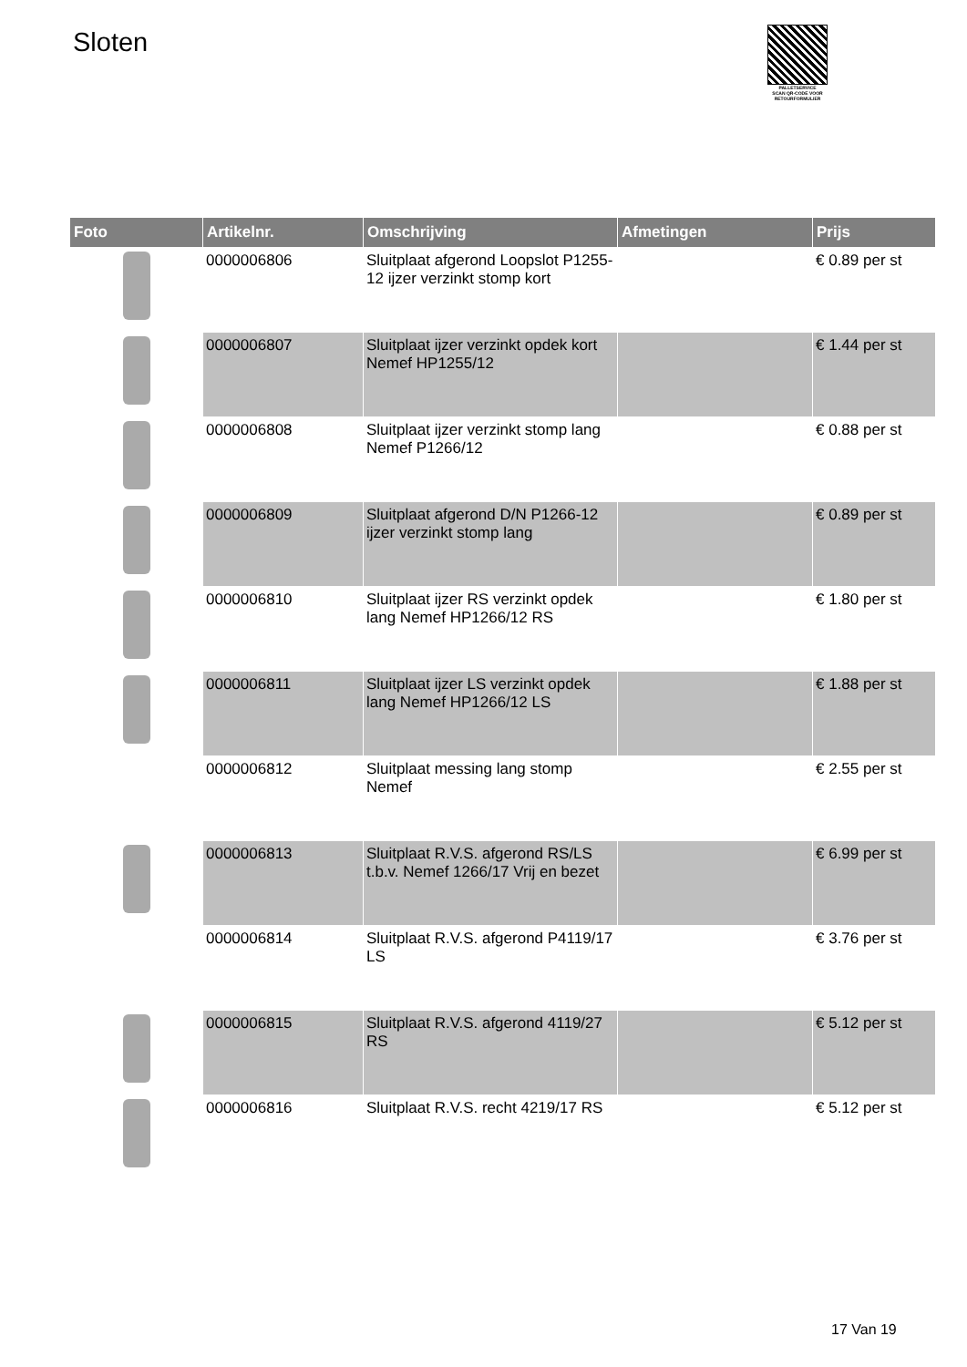Sloten
PALLETSERVICE
SCAN QR-CODE VOOR RETOURFORMULIER
| Foto | Artikelnr. | Omschrijving | Afmetingen | Prijs |
| --- | --- | --- | --- | --- |
| | 0000006806 | Sluitplaat afgerond Loopslot P1255-12 ijzer verzinkt stomp kort | | € 0.89 per st |
| | 0000006807 | Sluitplaat ijzer verzinkt opdek kort Nemef HP1255/12 | | € 1.44 per st |
| | 0000006808 | Sluitplaat ijzer verzinkt stomp lang Nemef P1266/12 | | € 0.88 per st |
| | 0000006809 | Sluitplaat afgerond D/N P1266-12 ijzer verzinkt stomp lang | | € 0.89 per st |
| | 0000006810 | Sluitplaat ijzer RS verzinkt opdek lang Nemef HP1266/12 RS | | € 1.80 per st |
| | 0000006811 | Sluitplaat ijzer LS verzinkt opdek lang Nemef HP1266/12 LS | | € 1.88 per st |
| | 0000006812 | Sluitplaat messing lang stomp Nemef | | € 2.55 per st |
| | 0000006813 | Sluitplaat R.V.S. afgerond RS/LS t.b.v. Nemef 1266/17 Vrij en bezet | | € 6.99 per st |
| | 0000006814 | Sluitplaat R.V.S. afgerond P4119/17 LS | | € 3.76 per st |
| | 0000006815 | Sluitplaat R.V.S. afgerond 4119/27 RS | | € 5.12 per st |
| | 0000006816 | Sluitplaat R.V.S. recht 4219/17 RS | | € 5.12 per st |
17 Van 19